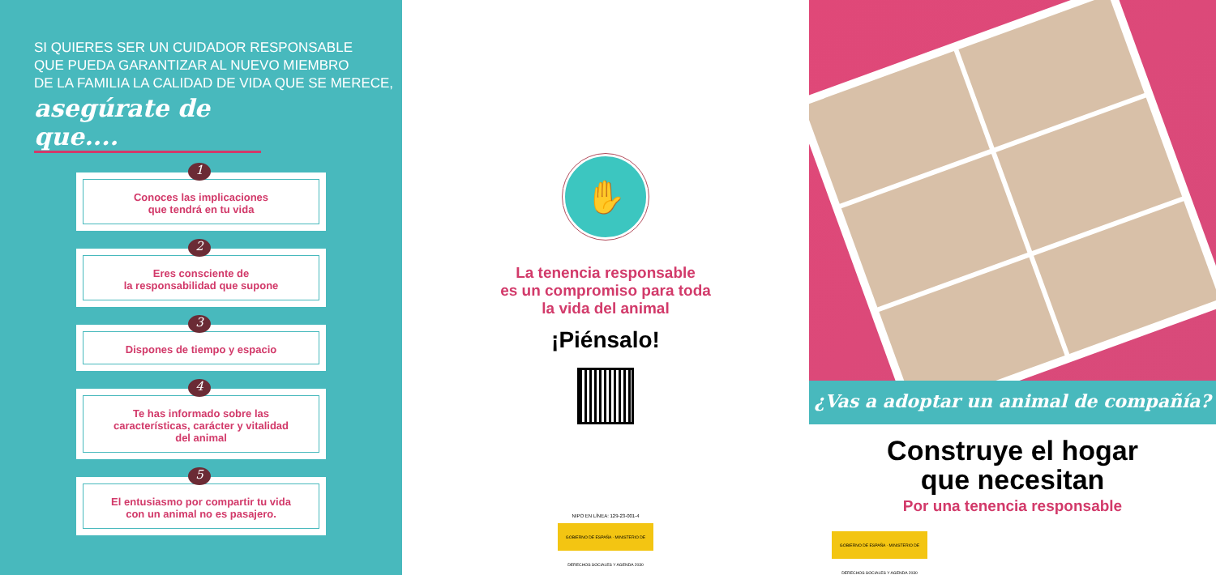SI QUIERES SER UN CUIDADOR RESPONSABLE
QUE PUEDA GARANTIZAR AL NUEVO MIEMBRO
DE LA FAMILIA LA CALIDAD DE VIDA QUE SE MERECE,
asegúrate de que....
1
Conoces las implicaciones
que tendrá en tu vida
2
Eres consciente de
la responsabilidad que supone
3
Dispones de tiempo y espacio
4
Te has informado sobre las
características, carácter y vitalidad
del animal
5
El entusiasmo por compartir tu vida
con un animal no es pasajero.
✋
La tenencia responsable
es un compromiso para toda
la vida del animal
¡Piénsalo!
NIPO EN LÍNEA: 129-23-001-4
GOBIERNO DE ESPAÑA · MINISTERIO DE DERECHOS SOCIALES Y AGENDA 2030
¿Vas a adoptar un animal de compañía?
Construye el hogar
que necesitan
Por una tenencia responsable
GOBIERNO DE ESPAÑA · MINISTERIO DE DERECHOS SOCIALES Y AGENDA 2030